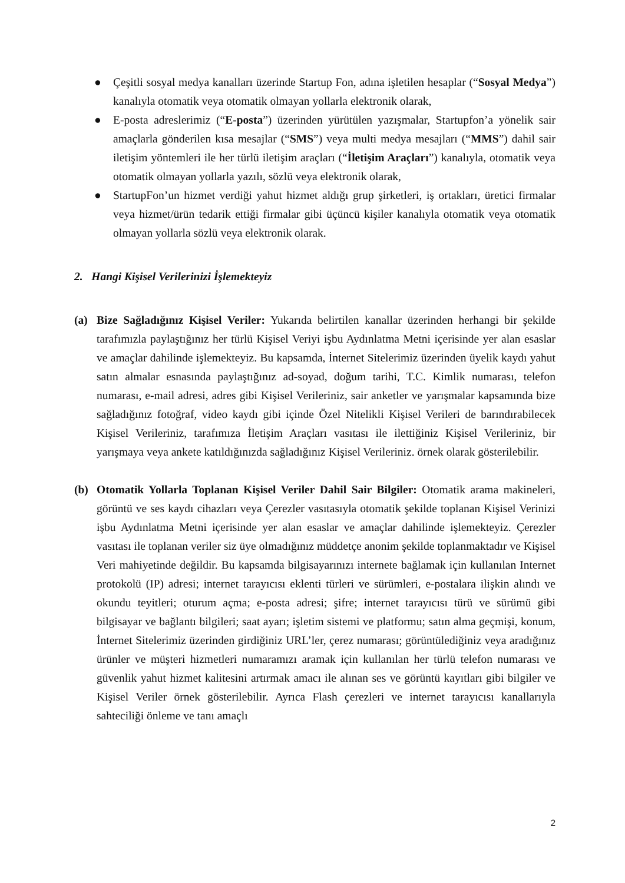● Çeşitli sosyal medya kanalları üzerinde Startup Fon, adına işletilen hesaplar (“Sosyal Medya”) kanalıyla otomatik veya otomatik olmayan yollarla elektronik olarak,
● E-posta adreslerimiz (“E-posta”) üzerinden yürütülen yazışmalar, Startupfon’a yönelik sair amaçlarla gönderilen kısa mesajlar (“SMS”) veya multi medya mesajları (“MMS”) dahil sair iletişim yöntemleri ile her türlü iletişim araçları (“İletişim Araçları”) kanalıyla, otomatik veya otomatik olmayan yollarla yazılı, sözlü veya elektronik olarak,
● StartupFon’un hizmet verdiği yahut hizmet aldığı grup şirketleri, iş ortakları, üretici firmalar veya hizmet/ürün tedarik ettiği firmalar gibi üçüncü kişiler kanalıyla otomatik veya otomatik olmayan yollarla sözlü veya elektronik olarak.
2. Hangi Kişisel Verilerinizi İşlemekteyiz
(a) Bize Sağladığınız Kişisel Veriler: Yukarıda belirtilen kanallar üzerinden herhangi bir şekilde tarafımızla paylaştığınız her türlü Kişisel Veriyi işbu Aydınlatma Metni içerisinde yer alan esaslar ve amaçlar dahilinde işlemekteyiz. Bu kapsamda, İnternet Sitelerimiz üzerinden üyelik kaydı yahut satın almalar esnasında paylaştığınız ad-soyad, doğum tarihi, T.C. Kimlik numarası, telefon numarası, e-mail adresi, adres gibi Kişisel Verileriniz, sair anketler ve yarışmalar kapsamında bize sağladığınız fotoğraf, video kaydı gibi içinde Özel Nitelikli Kişisel Verileri de barındırabilecek Kişisel Verileriniz, tarafımıza İletişim Araçları vasıtası ile ilettiğiniz Kişisel Verileriniz, bir yarışmaya veya ankete katıldığınızda sağladığınız Kişisel Verileriniz. örnek olarak gösterilebilir.
(b) Otomatik Yollarla Toplanan Kişisel Veriler Dahil Sair Bilgiler: Otomatik arama makineleri, görüntü ve ses kaydı cihazları veya Çerezler vasıtasıyla otomatik şekilde toplanan Kişisel Verinizi işbu Aydınlatma Metni içerisinde yer alan esaslar ve amaçlar dahilinde işlemekteyiz. Çerezler vasıtası ile toplanan veriler siz üye olmadığınız müddetçe anonim şekilde toplanmaktadır ve Kişisel Veri mahiyetinde değildir. Bu kapsamda bilgisayarınızı internete bağlamak için kullanılan Internet protokolü (IP) adresi; internet tarayıcısı eklenti türleri ve sürümleri, e-postalara ilişkin alındı ve okundu teyitleri; oturum açma; e-posta adresi; şifre; internet tarayıcısı türü ve sürümü gibi bilgisayar ve bağlantı bilgileri; saat ayarı; işletim sistemi ve platformu; satın alma geçmişi, konum, İnternet Sitelerimiz üzerinden girdiğiniz URL’ler, çerez numarası; görüntülediğiniz veya aradığınız ürünler ve müşteri hizmetleri numaramızı aramak için kullanılan her türlü telefon numarası ve güvenlik yahut hizmet kalitesini artırmak amacı ile alınan ses ve görüntü kayıtları gibi bilgiler ve Kişisel Veriler örnek gösterilebilir. Ayrıca Flash çerezleri ve internet tarayıcısı kanallarıyla sahteciliği önleme ve tanı amaçlı
2